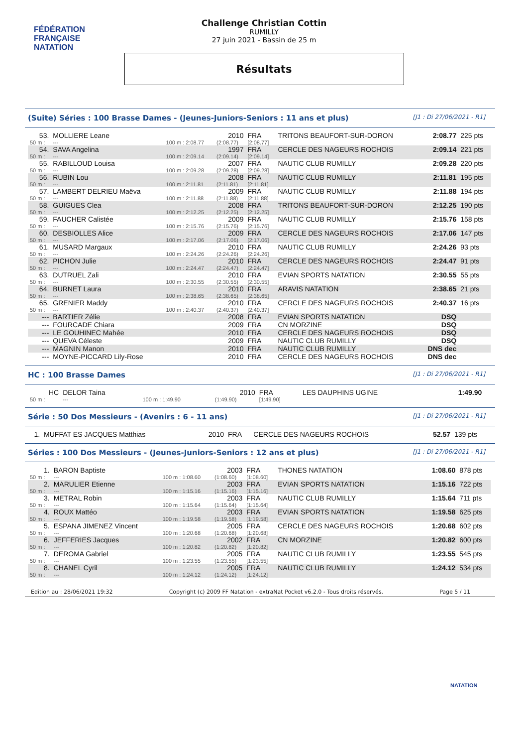FÉDÉRATION FRANÇAISE
NATATION
Challenge Christian Cottin
RUMILLY
27 juin 2021 - Bassin de 25 m
Résultats
(Suite) Séries : 100 Brasse Dames - (Jeunes-Juniors-Seniors : 11 ans et plus) [J1 : Di 27/06/2021 - R1]
| 53. | MOLLIERE Leane | | 2010 | FRA | TRITONS BEAUFORT-SUR-DORON | 2:08.77 | 225 pts |
| 50 m : | --- | 100 m : 2:08.77 | (2:08.77) | [2:08.77] | | | |
| 54. | SAVA Angelina | | 1997 | FRA | CERCLE DES NAGEURS ROCHOIS | 2:09.14 | 221 pts |
| 50 m : | --- | 100 m : 2:09.14 | (2:09.14) | [2:09.14] | | | |
| 55. | RABILLOUD Louisa | | 2007 | FRA | NAUTIC CLUB RUMILLY | 2:09.28 | 220 pts |
| 50 m : | --- | 100 m : 2:09.28 | (2:09.28) | [2:09.28] | | | |
| 56. | RUBIN Lou | | 2008 | FRA | NAUTIC CLUB RUMILLY | 2:11.81 | 195 pts |
| 50 m : | --- | 100 m : 2:11.81 | (2:11.81) | [2:11.81] | | | |
| 57. | LAMBERT DELRIEU Maëva | | 2009 | FRA | NAUTIC CLUB RUMILLY | 2:11.88 | 194 pts |
| 50 m : | --- | 100 m : 2:11.88 | (2:11.88) | [2:11.88] | | | |
| 58. | GUIGUES Clea | | 2008 | FRA | TRITONS BEAUFORT-SUR-DORON | 2:12.25 | 190 pts |
| 50 m : | --- | 100 m : 2:12.25 | (2:12.25) | [2:12.25] | | | |
| 59. | FAUCHER Calistée | | 2009 | FRA | NAUTIC CLUB RUMILLY | 2:15.76 | 158 pts |
| 50 m : | --- | 100 m : 2:15.76 | (2:15.76) | [2:15.76] | | | |
| 60. | DESBIOLLES Alice | | 2009 | FRA | CERCLE DES NAGEURS ROCHOIS | 2:17.06 | 147 pts |
| 50 m : | --- | 100 m : 2:17.06 | (2:17.06) | [2:17.06] | | | |
| 61. | MUSARD Margaux | | 2010 | FRA | NAUTIC CLUB RUMILLY | 2:24.26 | 93 pts |
| 50 m : | --- | 100 m : 2:24.26 | (2:24.26) | [2:24.26] | | | |
| 62. | PICHON Julie | | 2010 | FRA | CERCLE DES NAGEURS ROCHOIS | 2:24.47 | 91 pts |
| 50 m : | --- | 100 m : 2:24.47 | (2:24.47) | [2:24.47] | | | |
| 63. | DUTRUEL Zali | | 2010 | FRA | EVIAN SPORTS NATATION | 2:30.55 | 55 pts |
| 50 m : | --- | 100 m : 2:30.55 | (2:30.55) | [2:30.55] | | | |
| 64. | BURNET Laura | | 2010 | FRA | ARAVIS NATATION | 2:38.65 | 21 pts |
| 50 m : | --- | 100 m : 2:38.65 | (2:38.65) | [2:38.65] | | | |
| 65. | GRENIER Maddy | | 2010 | FRA | CERCLE DES NAGEURS ROCHOIS | 2:40.37 | 16 pts |
| 50 m : | --- | 100 m : 2:40.37 | (2:40.37) | [2:40.37] | | | |
| --- | BARTIER Zélie | | 2008 | FRA | EVIAN SPORTS NATATION | DSQ | |
| --- | FOURCADE Chiara | | 2009 | FRA | CN MORZINE | DSQ | |
| --- | LE GOUHINEC Mahée | | 2010 | FRA | CERCLE DES NAGEURS ROCHOIS | DSQ | |
| --- | QUEVA Céleste | | 2009 | FRA | NAUTIC CLUB RUMILLY | DSQ | |
| --- | MAGNIN Manon | | 2010 | FRA | NAUTIC CLUB RUMILLY | DNS dec | |
| --- | MOYNE-PICCARD Lily-Rose | | 2010 | FRA | CERCLE DES NAGEURS ROCHOIS | DNS dec | |
HC : 100 Brasse Dames [J1 : Di 27/06/2021 - R1]
| HC | DELOR Taina | | 2010 | FRA | LES DAUPHINS UGINE | 1:49.90 | |
| 50 m : | --- | 100 m : 1:49.90 | (1:49.90) | [1:49.90] | | | |
Série : 50 Dos Messieurs - (Avenirs : 6 - 11 ans) [J1 : Di 27/06/2021 - R1]
| 1. | MUFFAT ES JACQUES Matthias | | 2010 | FRA | CERCLE DES NAGEURS ROCHOIS | 52.57 | 139 pts |
Séries : 100 Dos Messieurs - (Jeunes-Juniors-Seniors : 12 ans et plus) [J1 : Di 27/06/2021 - R1]
| 1. | BARON Baptiste | | 2003 | FRA | THONES NATATION | 1:08.60 | 878 pts |
| 50 m : | --- | 100 m : 1:08.60 | (1:08.60) | [1:08.60] | | | |
| 2. | MARULIER Etienne | | 2003 | FRA | EVIAN SPORTS NATATION | 1:15.16 | 722 pts |
| 50 m : | --- | 100 m : 1:15.16 | (1:15.16) | [1:15.16] | | | |
| 3. | METRAL Robin | | 2003 | FRA | NAUTIC CLUB RUMILLY | 1:15.64 | 711 pts |
| 50 m : | --- | 100 m : 1:15.64 | (1:15.64) | [1:15.64] | | | |
| 4. | ROUX Mattéo | | 2003 | FRA | EVIAN SPORTS NATATION | 1:19.58 | 625 pts |
| 50 m : | --- | 100 m : 1:19.58 | (1:19.58) | [1:19.58] | | | |
| 5. | ESPANA JIMENEZ Vincent | | 2005 | FRA | CERCLE DES NAGEURS ROCHOIS | 1:20.68 | 602 pts |
| 50 m : | --- | 100 m : 1:20.68 | (1:20.68) | [1:20.68] | | | |
| 6. | JEFFERIES Jacques | | 2002 | FRA | CN MORZINE | 1:20.82 | 600 pts |
| 50 m : | --- | 100 m : 1:20.82 | (1:20.82) | [1:20.82] | | | |
| 7. | DEROMA Gabriel | | 2005 | FRA | NAUTIC CLUB RUMILLY | 1:23.55 | 545 pts |
| 50 m : | --- | 100 m : 1:23.55 | (1:23.55) | [1:23.55] | | | |
| 8. | CHANEL Cyril | | 2005 | FRA | NAUTIC CLUB RUMILLY | 1:24.12 | 534 pts |
| 50 m : | --- | 100 m : 1:24.12 | (1:24.12) | [1:24.12] | | | |
Edition au : 28/06/2021 19:32 Copyright (c) 2009 FF Natation - extraNat Pocket v6.2.0 - Tous droits réservés. Page 5 / 11
NATATION